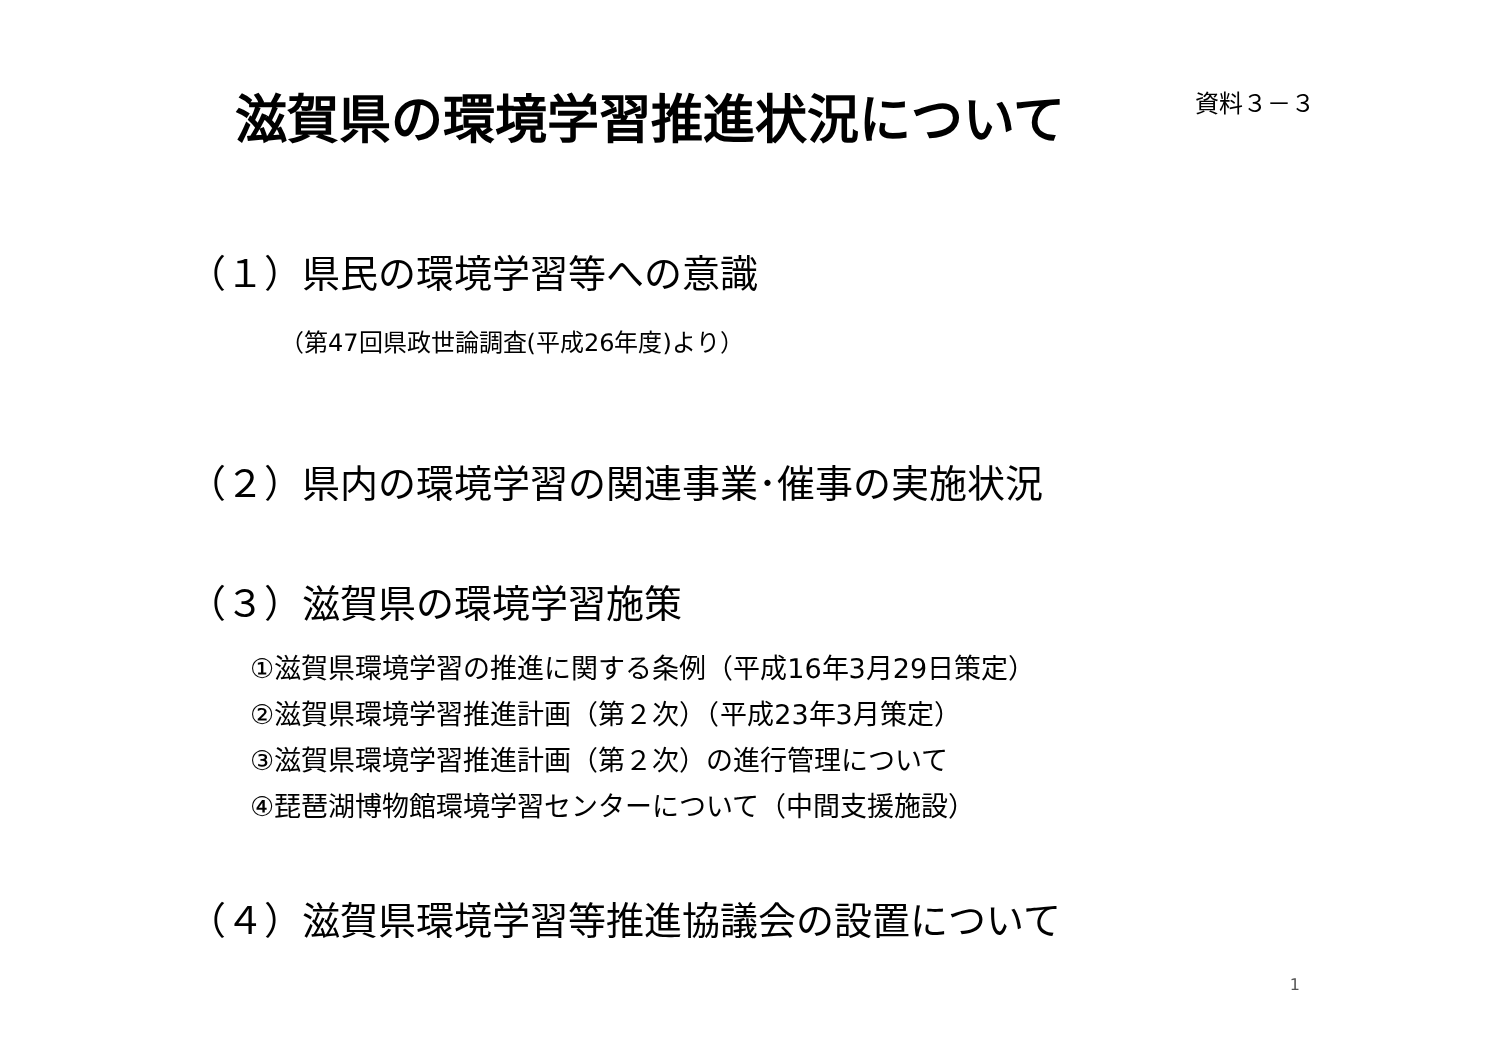滋賀県の環境学習推進状況について
資料３－３
（１）県民の環境学習等への意識
（第47回県政世論調査(平成26年度)より）
（２）県内の環境学習の関連事業･催事の実施状況
（３）滋賀県の環境学習施策
①滋賀県環境学習の推進に関する条例（平成16年3月29日策定）
②滋賀県環境学習推進計画（第２次）（平成23年3月策定）
③滋賀県環境学習推進計画（第２次）の進行管理について
④琵琶湖博物館環境学習センターについて（中間支援施設）
（４）滋賀県環境学習等推進協議会の設置について
1